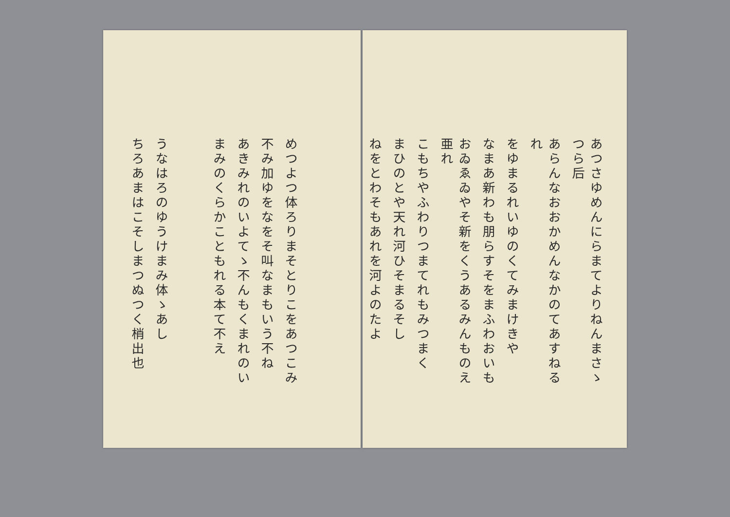めつよつ体ろりまそとりこをあつこみ
不み加ゆをなをそ叫なまもいう不ね
あきみれのいよてゝ不んもくまれのい
まみのくらかこともれる本て不え
うなはろのゆうけまみ体ゝあし
ちろあまはこそしまつぬつく梢出也
あつさゆめんにらまてよりねんまさゝつら后
あらんなおおかめんなかのてあすねるれ
をゆまるれいゆのくてみまけきや
なまあ新わも朋らすそをまふわおいも
おゐゑゐやそ新をくうあるみんものえ亜れ
こもちやふわりつまてれもみつまく
まひのとや天れ河ひそまるそし
ねをとわそもあれを河よのたよ